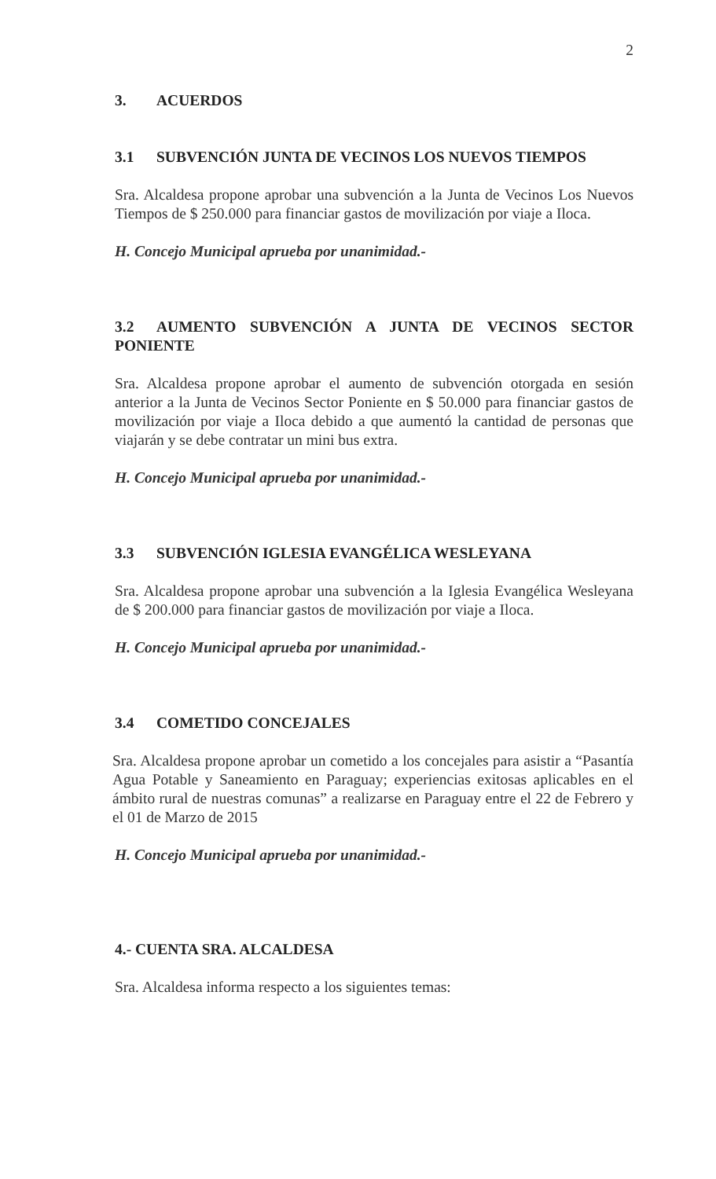2
3. ACUERDOS
3.1 SUBVENCIÓN JUNTA DE VECINOS LOS NUEVOS TIEMPOS
Sra. Alcaldesa propone aprobar una subvención a la Junta de Vecinos Los Nuevos Tiempos de $ 250.000 para financiar gastos de movilización por viaje a Iloca.
H. Concejo Municipal aprueba por unanimidad.-
3.2 AUMENTO SUBVENCIÓN A JUNTA DE VECINOS SECTOR PONIENTE
Sra. Alcaldesa propone aprobar el aumento de subvención otorgada en sesión anterior a la Junta de Vecinos Sector Poniente en $ 50.000 para financiar gastos de movilización por viaje a Iloca debido a que aumentó la cantidad de personas que viajarán y se debe contratar un mini bus extra.
H. Concejo Municipal aprueba por unanimidad.-
3.3 SUBVENCIÓN IGLESIA EVANGÉLICA WESLEYANA
Sra. Alcaldesa propone aprobar una subvención a la Iglesia Evangélica Wesleyana de $ 200.000 para financiar gastos de movilización por viaje a Iloca.
H. Concejo Municipal aprueba por unanimidad.-
3.4 COMETIDO CONCEJALES
Sra. Alcaldesa propone aprobar un cometido a los concejales para asistir a “Pasantía Agua Potable y Saneamiento en Paraguay; experiencias exitosas aplicables en el ámbito rural de nuestras comunas” a realizarse en Paraguay entre el 22 de Febrero y el 01 de Marzo de 2015
H. Concejo Municipal aprueba por unanimidad.-
4.- CUENTA SRA. ALCALDESA
Sra. Alcaldesa informa respecto a los siguientes temas: